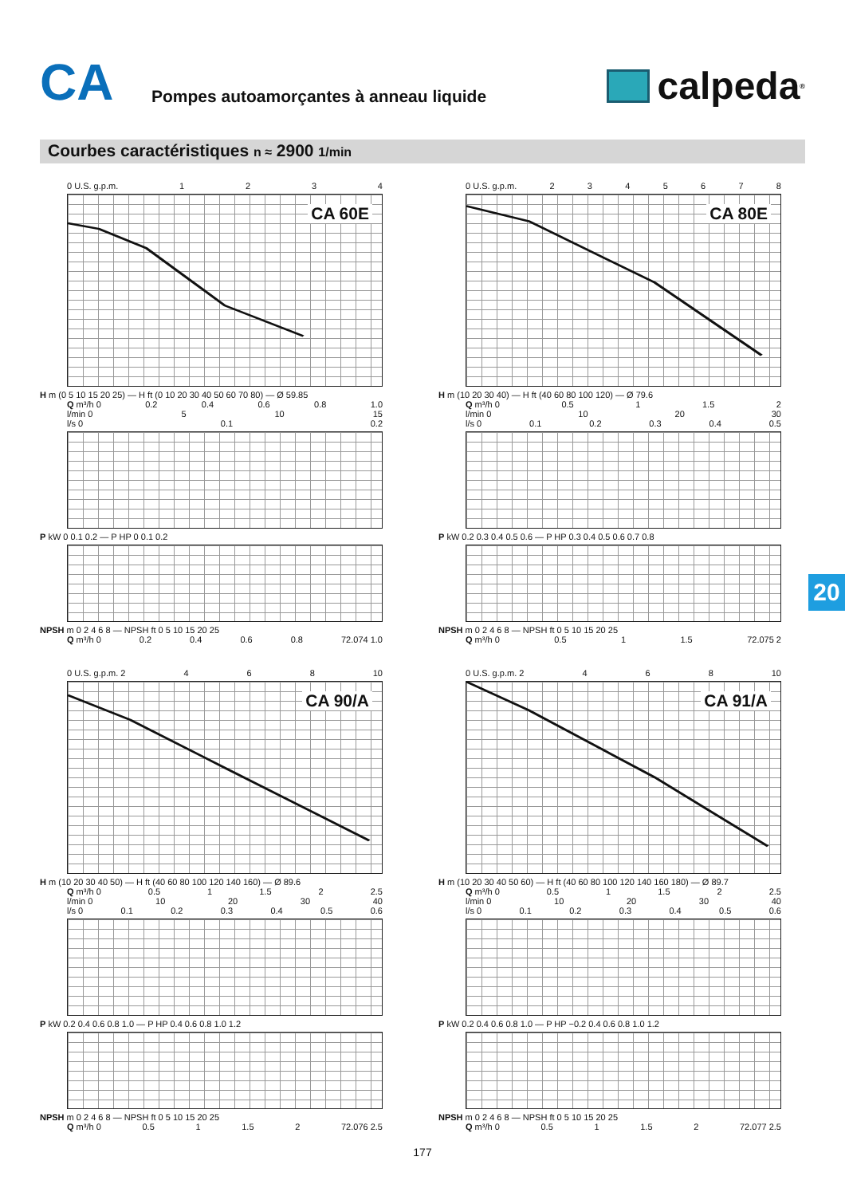CA
Pompes autoamorçantes à anneau liquide
calpeda<sup>®</sup>
Courbes caractéristiques n ≈ 2900 1/min
0 U.S. g.p.m. 1234
CA 60E
H m (0 5 10 15 20 25) — H ft (0 10 20 30 40 50 60 70 80) — Ø 59.85
Q m³/h 0 0.2 0.4 0.6 0.8 1.0
l/min 0 5 10 15
l/s 0 0.1 0.2
P kW 0 0.1 0.2 — P HP 0 0.1 0.2
NPSH m 0 2 4 6 8 — NPSH ft 0 5 10 15 20 25
Q m³/h 0 0.2 0.4 0.6 0.8 72.074 1.0
0 U.S. g.p.m. 2345678
CA 80E
H m (10 20 30 40) — H ft (40 60 80 100 120) — Ø 79.6
Q m³/h 0 0.5 1 1.5 2
l/min 0 10 20 30
l/s 0 0.1 0.2 0.3 0.4 0.5
P kW 0.2 0.3 0.4 0.5 0.6 — P HP 0.3 0.4 0.5 0.6 0.7 0.8
NPSH m 0 2 4 6 8 — NPSH ft 0 5 10 15 20 25
Q m³/h 0 0.5 1 1.5 72.075 2
0 U.S. g.p.m. 2 4 6 8 10
CA 90/A
H m (10 20 30 40 50) — H ft (40 60 80 100 120 140 160) — Ø 89.6
Q m³/h 0 0.5 1 1.5 2 2.5
l/min 0 10 20 30 40
l/s 0 0.1 0.2 0.3 0.4 0.5 0.6
P kW 0.2 0.4 0.6 0.8 1.0 — P HP 0.4 0.6 0.8 1.0 1.2
NPSH m 0 2 4 6 8 — NPSH ft 0 5 10 15 20 25
Q m³/h 0 0.5 1 1.5 2 72.076 2.5
0 U.S. g.p.m. 2 4 6 8 10
CA 91/A
H m (10 20 30 40 50 60) — H ft (40 60 80 100 120 140 160 180) — Ø 89.7
Q m³/h 0 0.5 1 1.5 2 2.5
l/min 0 10 20 30 40
l/s 0 0.1 0.2 0.3 0.4 0.5 0.6
P kW 0.2 0.4 0.6 0.8 1.0 — P HP −0.2 0.4 0.6 0.8 1.0 1.2
NPSH m 0 2 4 6 8 — NPSH ft 0 5 10 15 20 25
Q m³/h 0 0.5 1 1.5 2 72.077 2.5
20
177